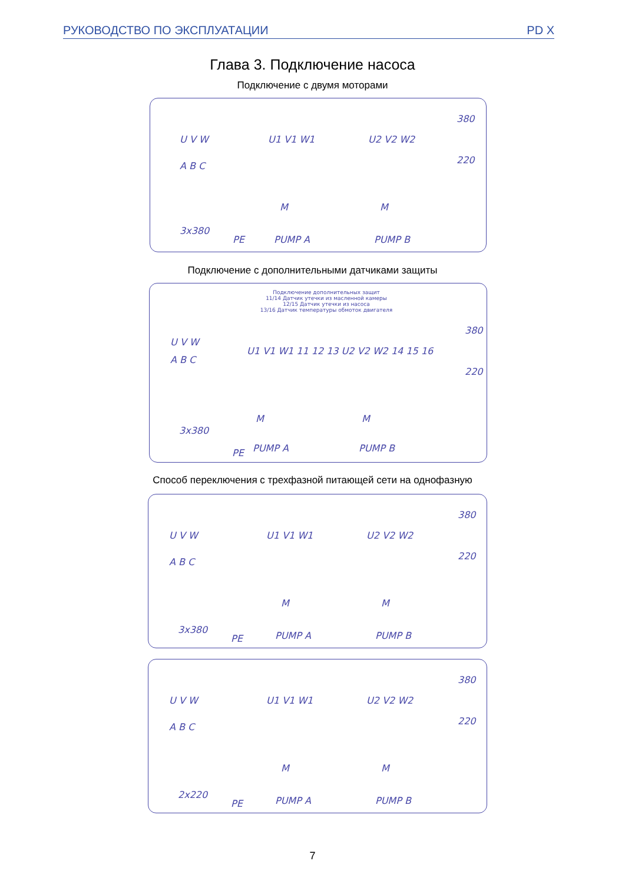РУКОВОДСТВО ПО ЭКСПЛУАТАЦИИ PD X
Глава 3. Подключение насоса
Подключение с двумя моторами
U V W
A B C
U1 V1 W1 U2 V2 W2
380
220
3x380
PE PUMP A PUMP B
M M
Подключение с дополнительными датчиками защиты
Подключение дополнительных защит
11/14 Датчик утечки из масленной камеры
12/15 Датчик утечки из насоса
13/16 Датчик температуры обмоток двигателя
U V W
A B C
U1 V1 W1 11 12 13 U2 V2 W2 14 15 16
380
220
3x380
PE PUMP A PUMP B
M M
Способ переключения с трехфазной питающей сети на однофазную
U V W
A B C
U1 V1 W1 U2 V2 W2
380
220
3x380
PE PUMP A PUMP B
M M
U V W
A B C
U1 V1 W1 U2 V2 W2
380
220
2x220
PE PUMP A PUMP B
M M
7